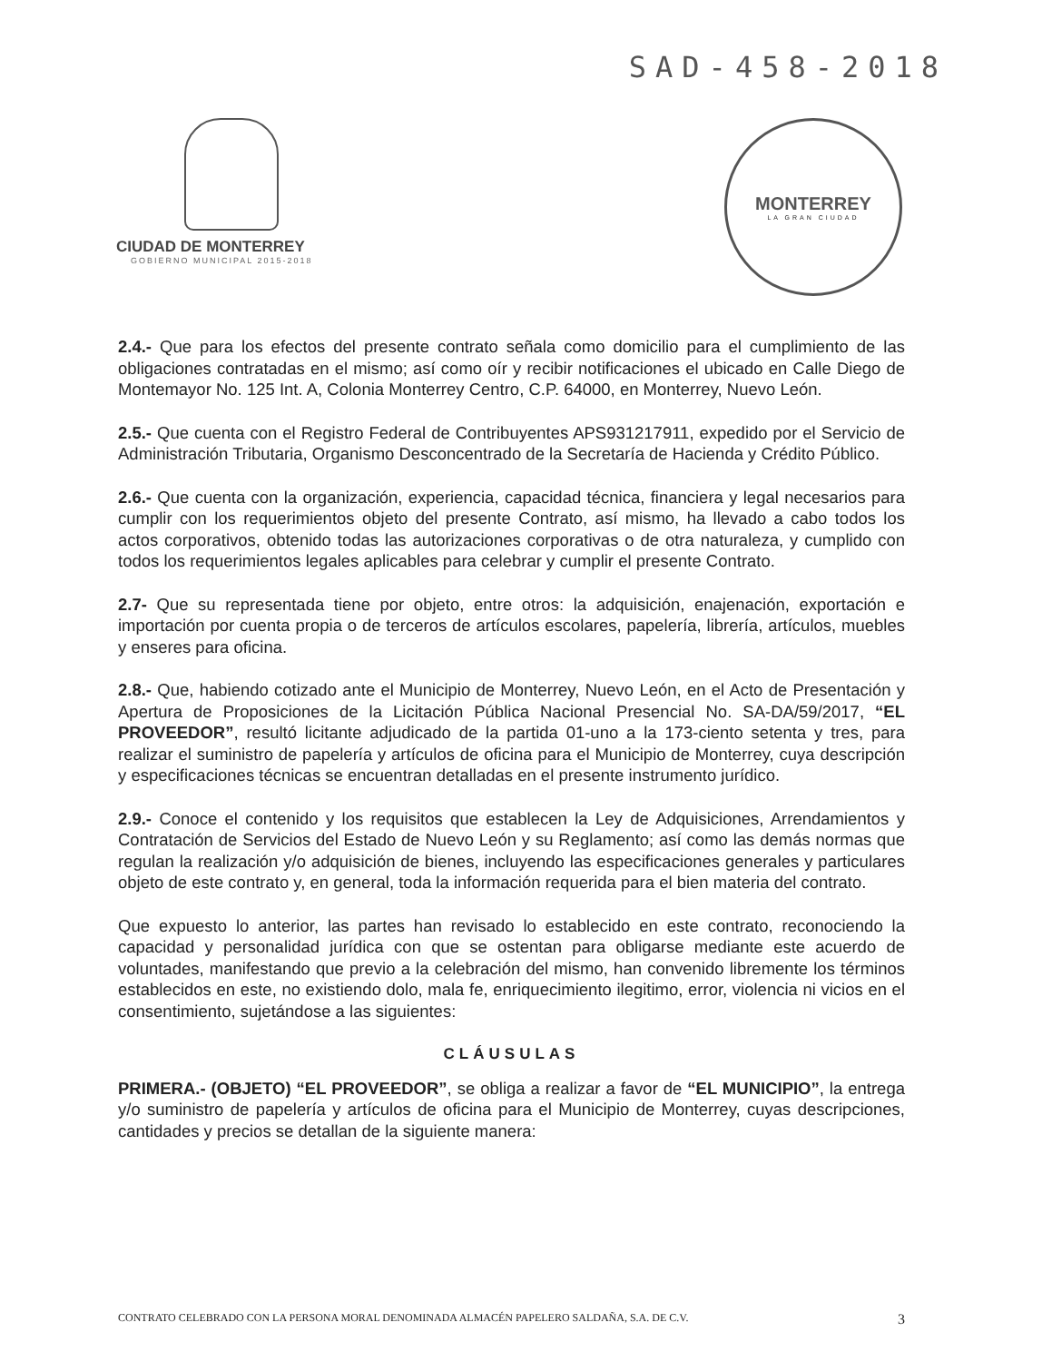SAD-458-2018
CIUDAD DE MONTERREY
GOBIERNO MUNICIPAL 2015-2018
MONTERREY
LA GRAN CIUDAD
2.4.- Que para los efectos del presente contrato señala como domicilio para el cumplimiento de las obligaciones contratadas en el mismo; así como oír y recibir notificaciones el ubicado en Calle Diego de Montemayor No. 125 Int. A, Colonia Monterrey Centro, C.P. 64000, en Monterrey, Nuevo León.
2.5.- Que cuenta con el Registro Federal de Contribuyentes APS931217911, expedido por el Servicio de Administración Tributaria, Organismo Desconcentrado de la Secretaría de Hacienda y Crédito Público.
2.6.- Que cuenta con la organización, experiencia, capacidad técnica, financiera y legal necesarios para cumplir con los requerimientos objeto del presente Contrato, así mismo, ha llevado a cabo todos los actos corporativos, obtenido todas las autorizaciones corporativas o de otra naturaleza, y cumplido con todos los requerimientos legales aplicables para celebrar y cumplir el presente Contrato.
2.7- Que su representada tiene por objeto, entre otros: la adquisición, enajenación, exportación e importación por cuenta propia o de terceros de artículos escolares, papelería, librería, artículos, muebles y enseres para oficina.
2.8.- Que, habiendo cotizado ante el Municipio de Monterrey, Nuevo León, en el Acto de Presentación y Apertura de Proposiciones de la Licitación Pública Nacional Presencial No. SA-DA/59/2017, “EL PROVEEDOR”, resultó licitante adjudicado de la partida 01-uno a la 173-ciento setenta y tres, para realizar el suministro de papelería y artículos de oficina para el Municipio de Monterrey, cuya descripción y especificaciones técnicas se encuentran detalladas en el presente instrumento jurídico.
2.9.- Conoce el contenido y los requisitos que establecen la Ley de Adquisiciones, Arrendamientos y Contratación de Servicios del Estado de Nuevo León y su Reglamento; así como las demás normas que regulan la realización y/o adquisición de bienes, incluyendo las especificaciones generales y particulares objeto de este contrato y, en general, toda la información requerida para el bien materia del contrato.
Que expuesto lo anterior, las partes han revisado lo establecido en este contrato, reconociendo la capacidad y personalidad jurídica con que se ostentan para obligarse mediante este acuerdo de voluntades, manifestando que previo a la celebración del mismo, han convenido libremente los términos establecidos en este, no existiendo dolo, mala fe, enriquecimiento ilegitimo, error, violencia ni vicios en el consentimiento, sujetándose a las siguientes:
CLÁUSULAS
PRIMERA.- (OBJETO) “EL PROVEEDOR”, se obliga a realizar a favor de “EL MUNICIPIO”, la entrega y/o suministro de papelería y artículos de oficina para el Municipio de Monterrey, cuyas descripciones, cantidades y precios se detallan de la siguiente manera:
CONTRATO CELEBRADO CON LA PERSONA MORAL DENOMINADA ALMACÉN PAPELERO SALDAÑA, S.A. DE C.V. 3